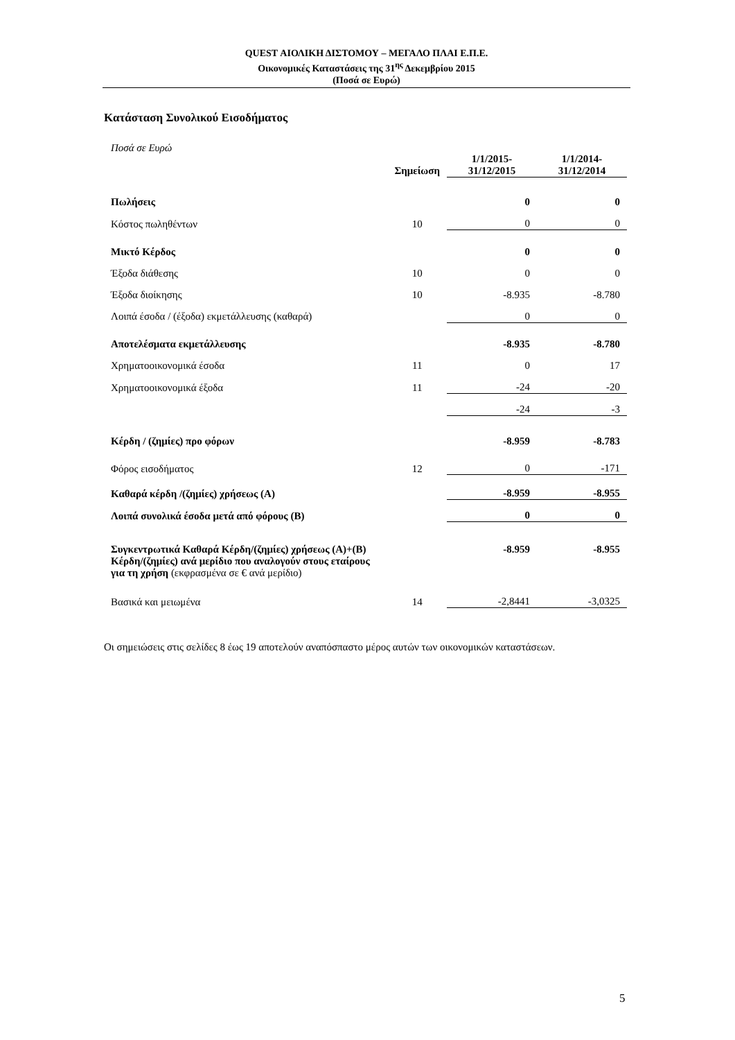QUEST ΑΙΟΛΙΚΗ ΔΙΣΤΟΜΟΥ – ΜΕΓΑΛΟ ΠΛΑΙ Ε.Π.Ε.
Οικονομικές Καταστάσεις της 31<sup>ης</sup> Δεκεμβρίου 2015
(Ποσά σε Ευρώ)
Κατάσταση Συνολικού Εισοδήματος
| Ποσά σε Ευρώ | Σημείωση | 1/1/2015- 31/12/2015 | 1/1/2014- 31/12/2014 |
| Πωλήσεις | | 0 | 0 |
| Κόστος πωληθέντων | 10 | 0 | 0 |
| Μικτό Κέρδος | | 0 | 0 |
| Έξοδα διάθεσης | 10 | 0 | 0 |
| Έξοδα διοίκησης | 10 | -8.935 | -8.780 |
| Λοιπά έσοδα / (έξοδα) εκμετάλλευσης (καθαρά) | | 0 | 0 |
| Αποτελέσματα εκμετάλλευσης | | -8.935 | -8.780 |
| Χρηματοοικονομικά έσοδα | 11 | 0 | 17 |
| Χρηματοοικονομικά έξοδα | 11 | -24 | -20 |
| | | -24 | -3 |
| Κέρδη / (ζημίες) προ φόρων | | -8.959 | -8.783 |
| Φόρος εισοδήματος | 12 | 0 | -171 |
| Καθαρά κέρδη /(ζημίες) χρήσεως (Α) | | -8.959 | -8.955 |
| Λοιπά συνολικά έσοδα μετά από φόρους (Β) | | 0 | 0 |
| Συγκεντρωτικά Καθαρά Κέρδη/(ζημίες) χρήσεως (Α)+(Β) | | -8.959 | -8.955 |
| Κέρδη/(ζημίες) ανά μερίδιο που αναλογούν στους εταίρους για τη χρήση (εκφρασμένα σε € ανά μερίδιο) | | | |
| Βασικά και μειωμένα | 14 | -2,8441 | -3,0325 |
Οι σημειώσεις στις σελίδες 8 έως 19 αποτελούν αναπόσπαστο μέρος αυτών των οικονομικών καταστάσεων.
5